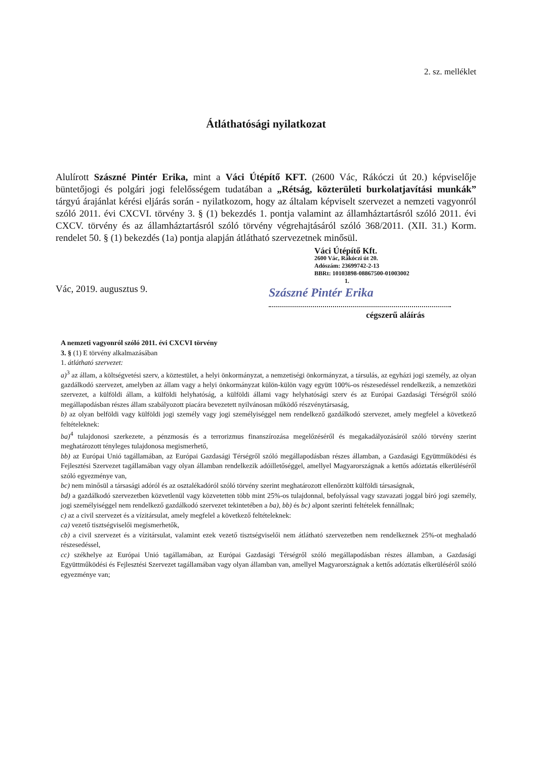2. sz. melléklet
Átláthatósági nyilatkozat
Alulírott Szászné Pintér Erika, mint a Váci Útépítő KFT. (2600 Vác, Rákóczi út 20.) képviselője büntetőjogi és polgári jogi felelősségem tudatában a „Rétság, közterületi burkolatjavítási munkák” tárgyú árajánlat kérési eljárás során - nyilatkozom, hogy az általam képviselt szervezet a nemzeti vagyonról szóló 2011. évi CXCVI. törvény 3. § (1) bekezdés 1. pontja valamint az államháztartásról szóló 2011. évi CXCV. törvény és az államháztartásról szóló törvény végrehajtásáról szóló 368/2011. (XII. 31.) Korm. rendelet 50. § (1) bekezdés (1a) pontja alapján átlátható szervezetnek minősül.
Vác, 2019. augusztus 9.
Váci Útépítő Kft.
2600 Vác, Rákóczi út 20.
Adószám: 23699742-2-13
BBRt: 10103898-08867500-01003002
1.
Szászné Pintér Erika
cégszerű aláírás
A nemzeti vagyonról szóló 2011. évi CXCVI törvény
3. § (1) E törvény alkalmazásában
1. átlátható szervezet:
a)<sup>3</sup> az állam, a költségvetési szerv, a köztestület, a helyi önkormányzat, a nemzetiségi önkormányzat, a társulás, az egyházi jogi személy, az olyan gazdálkodó szervezet, amelyben az állam vagy a helyi önkormányzat külön-külön vagy együtt 100%-os részesedéssel rendelkezik, a nemzetközi szervezet, a külföldi állam, a külföldi helyhatóság, a külföldi állami vagy helyhatósági szerv és az Európai Gazdasági Térségről szóló megállapodásban részes állam szabályozott piacára bevezetett nyilvánosan működő részvénytársaság,
b) az olyan belföldi vagy külföldi jogi személy vagy jogi személyiséggel nem rendelkező gazdálkodó szervezet, amely megfelel a következő feltételeknek:
ba)<sup>4</sup> tulajdonosi szerkezete, a pénzmosás és a terrorizmus finanszírozása megelőzéséről és megakadályozásáról szóló törvény szerint meghatározott tényleges tulajdonosa megismerhető,
bb) az Európai Unió tagállamában, az Európai Gazdasági Térségről szóló megállapodásban részes államban, a Gazdasági Együttműködési és Fejlesztési Szervezet tagállamában vagy olyan államban rendelkezik adóilletőséggel, amellyel Magyarországnak a kettős adóztatás elkerüléséről szóló egyezménye van,
bc) nem minősül a társasági adóról és az osztalékadóról szóló törvény szerint meghatározott ellenőrzött külföldi társaságnak,
bd) a gazdálkodó szervezetben közvetlenül vagy közvetetten több mint 25%-os tulajdonnal, befolyással vagy szavazati joggal bíró jogi személy, jogi személyiséggel nem rendelkező gazdálkodó szervezet tekintetében a ba), bb) és bc) alpont szerinti feltételek fennállnak;
c) az a civil szervezet és a vízitársulat, amely megfelel a következő feltételeknek:
ca) vezető tisztségviselői megismerhetők,
cb) a civil szervezet és a vízitársulat, valamint ezek vezető tisztségviselői nem átlátható szervezetben nem rendelkeznek 25%-ot meghaladó részesedéssel,
cc) székhelye az Európai Unió tagállamában, az Európai Gazdasági Térségről szóló megállapodásban részes államban, a Gazdasági Együttműködési és Fejlesztési Szervezet tagállamában vagy olyan államban van, amellyel Magyarországnak a kettős adóztatás elkerüléséről szóló egyezménye van;